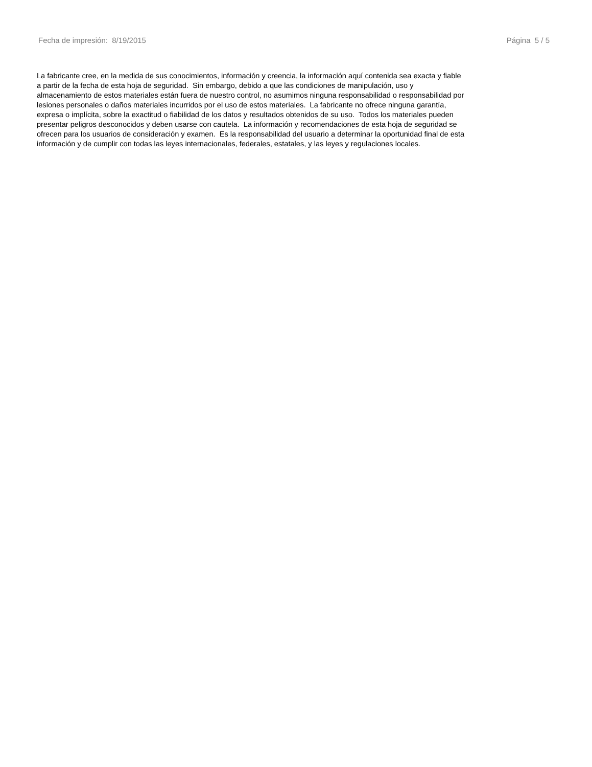Fecha de impresión: 8/19/2015 Página 5 / 5
La fabricante cree, en la medida de sus conocimientos, información y creencia, la información aquí contenida sea exacta y fiable
a partir de la fecha de esta hoja de seguridad. Sin embargo, debido a que las condiciones de manipulación, uso y
almacenamiento de estos materiales están fuera de nuestro control, no asumimos ninguna responsabilidad o responsabilidad por
lesiones personales o daños materiales incurridos por el uso de estos materiales. La fabricante no ofrece ninguna garantía,
expresa o implícita, sobre la exactitud o fiabilidad de los datos y resultados obtenidos de su uso. Todos los materiales pueden
presentar peligros desconocidos y deben usarse con cautela. La información y recomendaciones de esta hoja de seguridad se
ofrecen para los usuarios de consideración y examen. Es la responsabilidad del usuario a determinar la oportunidad final de esta
información y de cumplir con todas las leyes internacionales, federales, estatales, y las leyes y regulaciones locales.